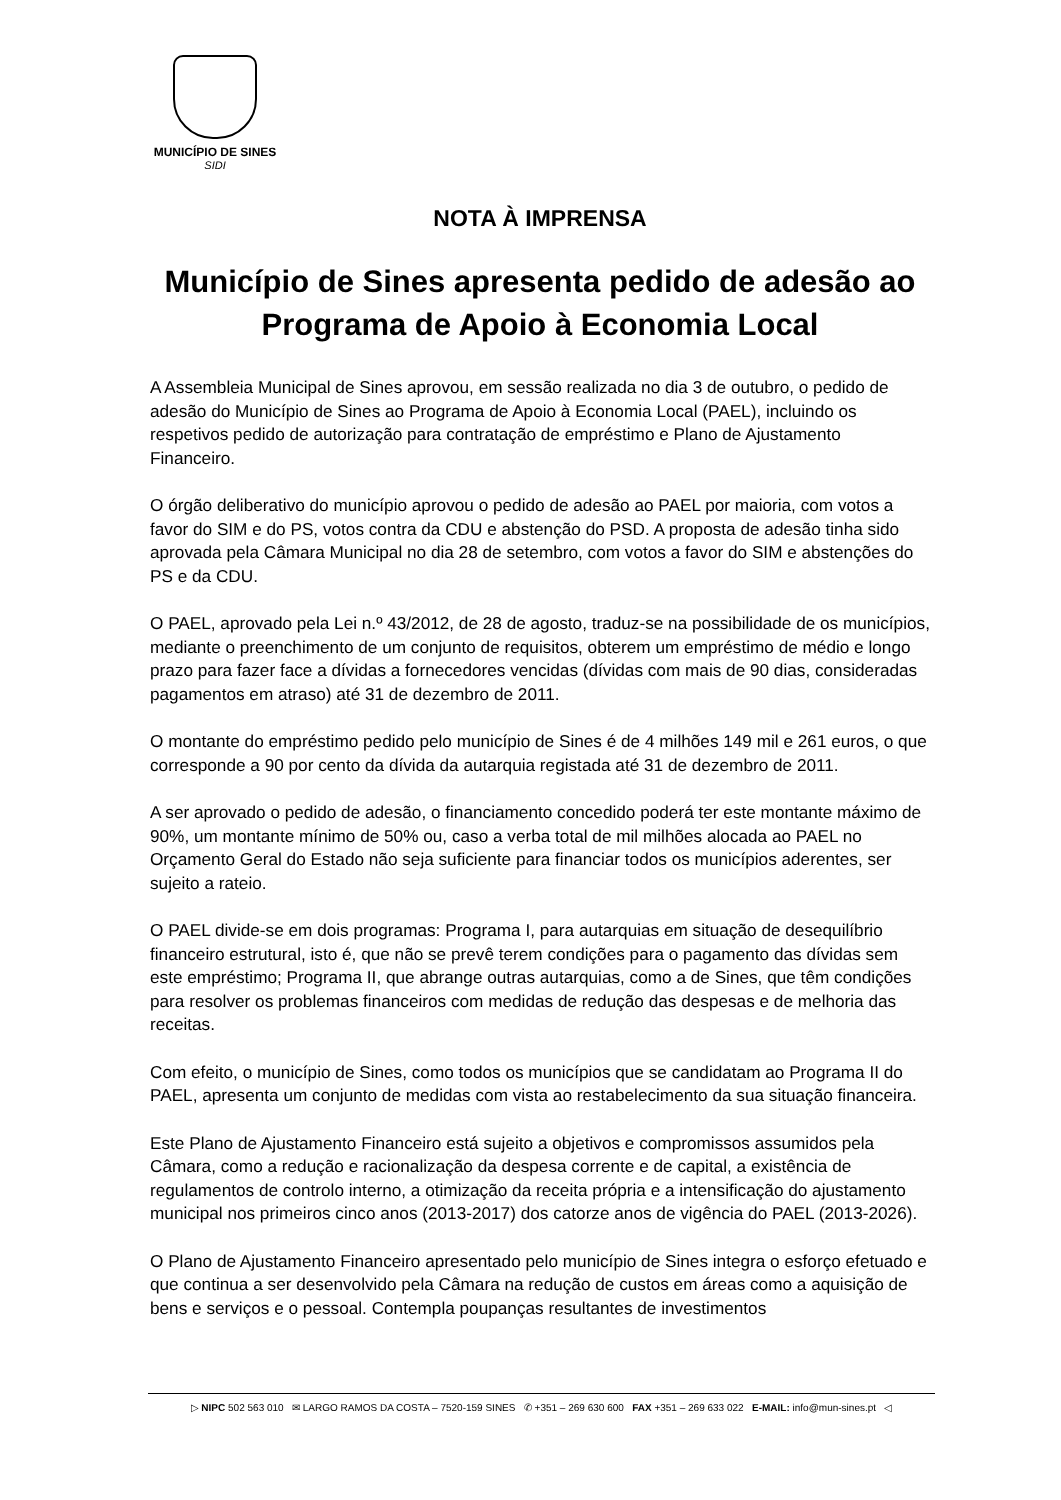MUNICÍPIO DE SINES
SIDI
NOTA À IMPRENSA
Município de Sines apresenta pedido de adesão ao Programa de Apoio à Economia Local
A Assembleia Municipal de Sines aprovou, em sessão realizada no dia 3 de outubro, o pedido de adesão do Município de Sines ao Programa de Apoio à Economia Local (PAEL), incluindo os respetivos pedido de autorização para contratação de empréstimo e Plano de Ajustamento Financeiro.
O órgão deliberativo do município aprovou o pedido de adesão ao PAEL por maioria, com votos a favor do SIM e do PS, votos contra da CDU e abstenção do PSD. A proposta de adesão tinha sido aprovada pela Câmara Municipal no dia 28 de setembro, com votos a favor do SIM e abstenções do PS e da CDU.
O PAEL, aprovado pela Lei n.º 43/2012, de 28 de agosto, traduz-se na possibilidade de os municípios, mediante o preenchimento de um conjunto de requisitos, obterem um empréstimo de médio e longo prazo para fazer face a dívidas a fornecedores vencidas (dívidas com mais de 90 dias, consideradas pagamentos em atraso) até 31 de dezembro de 2011.
O montante do empréstimo pedido pelo município de Sines é de 4 milhões 149 mil e 261 euros, o que corresponde a 90 por cento da dívida da autarquia registada até 31 de dezembro de 2011.
A ser aprovado o pedido de adesão, o financiamento concedido poderá ter este montante máximo de 90%, um montante mínimo de 50% ou, caso a verba total de mil milhões alocada ao PAEL no Orçamento Geral do Estado não seja suficiente para financiar todos os municípios aderentes, ser sujeito a rateio.
O PAEL divide-se em dois programas: Programa I, para autarquias em situação de desequilíbrio financeiro estrutural, isto é, que não se prevê terem condições para o pagamento das dívidas sem este empréstimo; Programa II, que abrange outras autarquias, como a de Sines, que têm condições para resolver os problemas financeiros com medidas de redução das despesas e de melhoria das receitas.
Com efeito, o município de Sines, como todos os municípios que se candidatam ao Programa II do PAEL, apresenta um conjunto de medidas com vista ao restabelecimento da sua situação financeira.
Este Plano de Ajustamento Financeiro está sujeito a objetivos e compromissos assumidos pela Câmara, como a redução e racionalização da despesa corrente e de capital, a existência de regulamentos de controlo interno, a otimização da receita própria e a intensificação do ajustamento municipal nos primeiros cinco anos (2013-2017) dos catorze anos de vigência do PAEL (2013-2026).
O Plano de Ajustamento Financeiro apresentado pelo município de Sines integra o esforço efetuado e que continua a ser desenvolvido pela Câmara na redução de custos em áreas como a aquisição de bens e serviços e o pessoal. Contempla poupanças resultantes de investimentos
▷ NIPC 502 563 010 ✉ LARGO RAMOS DA COSTA – 7520-159 SINES ✆ +351 – 269 630 600 FAX +351 – 269 633 022 E-MAIL: info@mun-sines.pt ◁